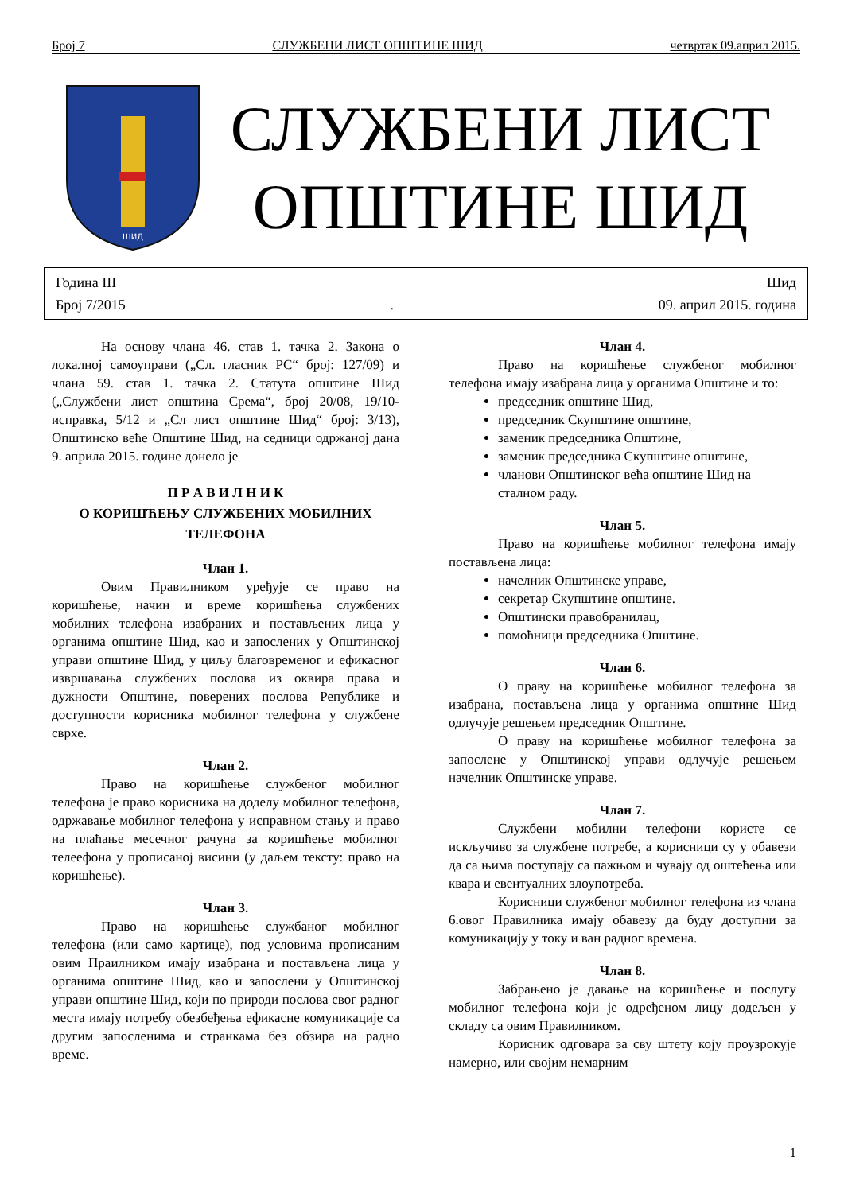Број 7 СЛУЖБЕНИ ЛИСТ ОПШТИНЕ ШИД четвртак 09.април 2015.
ШИД
СЛУЖБЕНИ ЛИСТ
ОПШТИНЕ ШИД
Година III Шид
Број 7/2015. 09. април 2015. година
На основу члана 46. став 1. тачка 2. Закона о локалној самоуправи („Сл. гласник РС“ број: 127/09) и члана 59. став 1. тачка 2. Статута општине Шид („Службени лист општина Срема“, број 20/08, 19/10-исправка, 5/12 и „Сл лист општине Шид“ број: 3/13), Општинско веће Општине Шид, на седници одржаној дана 9. априла 2015. године донело је
П Р А В И Л Н И К
О КОРИШЋЕЊУ СЛУЖБЕНИХ МОБИЛНИХ ТЕЛЕФОНА
Члан 1.
Овим Правилником уређује се право на коришћење, начин и време коришћења службених мобилних телефона изабраних и постављених лица у органима општине Шид, као и запослених у Општинској управи општине Шид, у циљу благовременог и ефикасног извршавања службених послова из оквира права и дужности Општине, поверених послова Републике и доступности корисника мобилног телефона у службене сврхе.
Члан 2.
Право на коришћење службеног мобилног телефона је право корисника на доделу мобилног телефона, одржавање мобилног телефона у исправном стању и право на плаћање месечног рачуна за коришћење мобилног телеефона у прописаној висини (у даљем тексту: право на коришћење).
Члан 3.
Право на коришћење службаног мобилног телефона (или само картице), под условима прописаним овим Праилником имају изабрана и постављена лица у органима општине Шид, као и запослени у Општинској управи општине Шид, који по природи послова свог радног места имају потребу обезбеђења ефикасне комуникације са другим запосленима и странкама без обзира на радно време.
Члан 4.
Право на коришћење службеног мобилног телефона имају изабрана лица у органима Општине и то:
председник општине Шид,
председник Скупштине општине,
заменик председника Општине,
заменик председника Скупштине општине,
чланови Општинског већа општине Шид на сталном раду.
Члан 5.
Право на коришћење мобилног телефона имају постављена лица:
начелник Општинске управе,
секретар Скупштине општине.
Општински правобранилац,
помоћници председника Општине.
Члан 6.
О праву на коришћење мобилног телефона за изабрана, постављена лица у органима општине Шид одлучује решењем председник Општине.
О праву на коришћење мобилног телефона за запослене у Општинској управи одлучује решењем начелник Општинске управе.
Члан 7.
Службени мобилни телефони користе се искључиво за службене потребе, а корисници су у обавези да са њима поступају са пажњом и чувају од оштећења или квара и евентуалних злоупотреба.
Корисници службеног мобилног телефона из члана 6.овог Правилника имају обавезу да буду доступни за комуникацију у току и ван радног времена.
Члан 8.
Забрањено је давање на коришћење и послугу мобилног телефона који је одређеном лицу додељен у складу са овим Правилником.
Корисник одговара за сву штету коју проузрокује намерно, или својим немарним
1